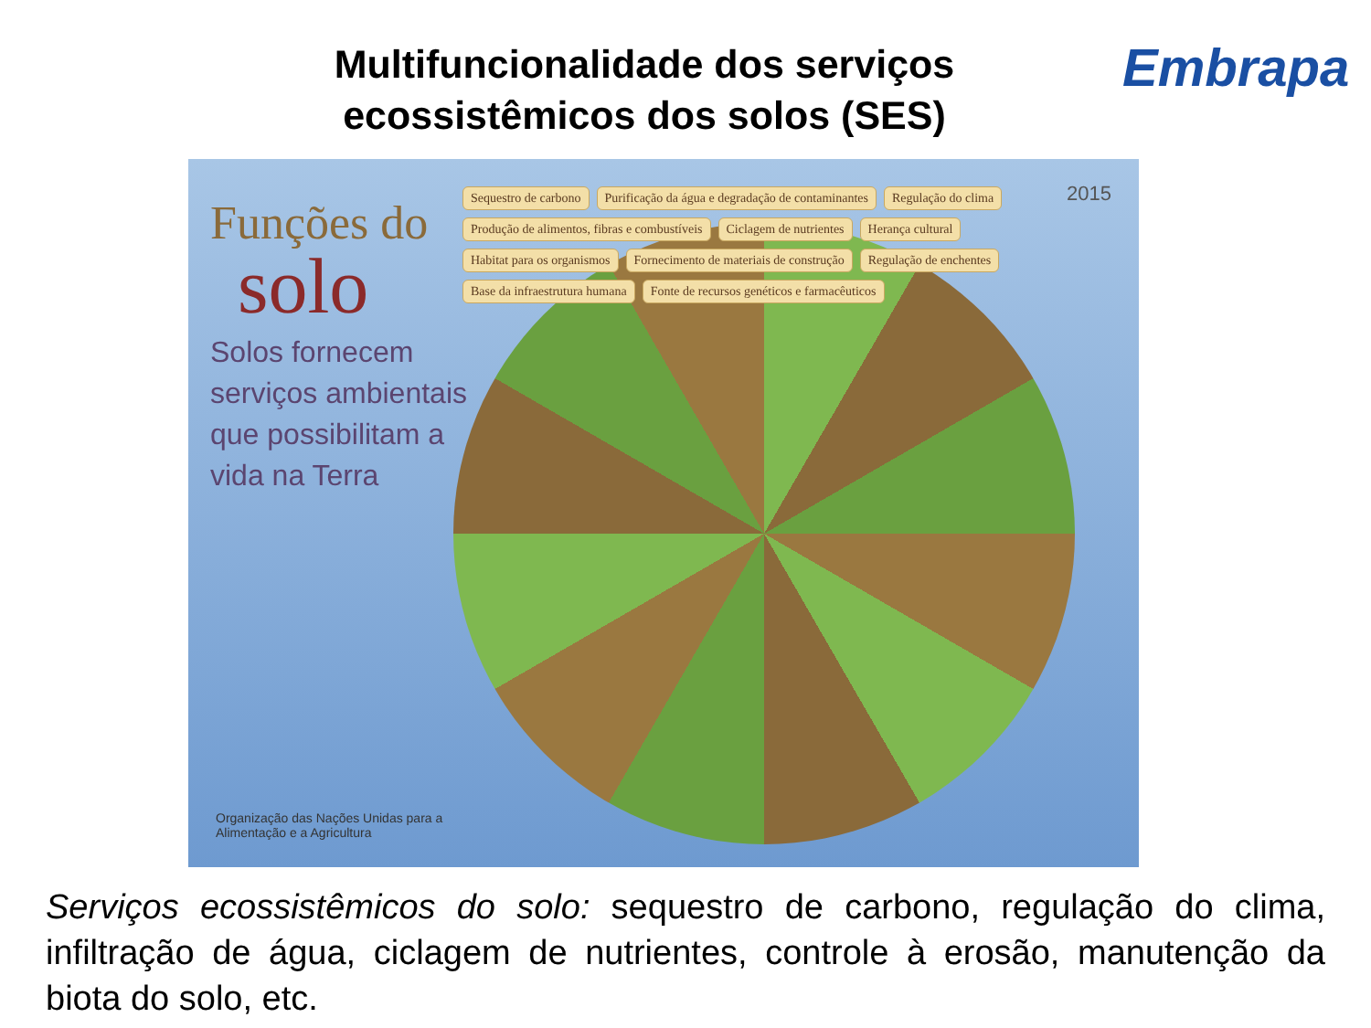Multifuncionalidade dos serviços
ecossistêmicos dos solos (SES)
Embrapa
Funções do
solo
Solos fornecem serviços ambientais que possibilitam a vida na Terra
Sequestro de carbono Purificação da água e degradação de contaminantes Regulação do clima Produção de alimentos, fibras e combustíveis Ciclagem de nutrientes Herança cultural Habitat para os organismos Fornecimento de materiais de construção Regulação de enchentes Base da infraestrutura humana Fonte de recursos genéticos e farmacêuticos
2015
Organização das Nações Unidas para a Alimentação e a Agricultura
Serviços ecossistêmicos do solo: sequestro de carbono, regulação do clima, infiltração de água, ciclagem de nutrientes, controle à erosão, manutenção da biota do solo, etc.